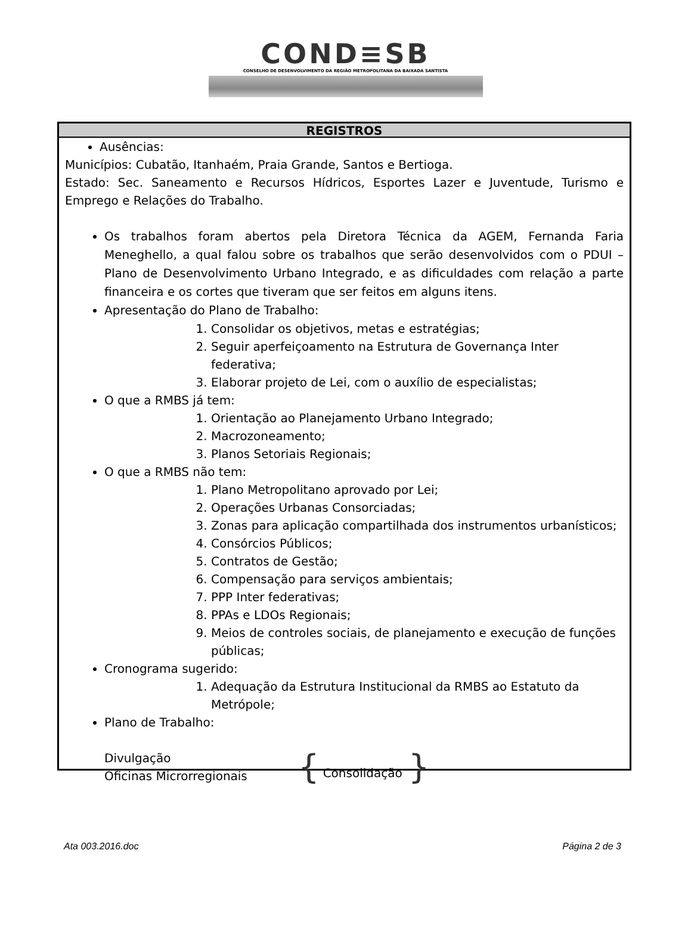COND≡SB
CONSELHO DE DESENVOLVIMENTO DA REGIÃO METROPOLITANA DA BAIXADA SANTISTA
REGISTROS
Ausências:
Municípios: Cubatão, Itanhaém, Praia Grande, Santos e Bertioga.
Estado: Sec. Saneamento e Recursos Hídricos, Esportes Lazer e Juventude, Turismo e Emprego e Relações do Trabalho.
Os trabalhos foram abertos pela Diretora Técnica da AGEM, Fernanda Faria Meneghello, a qual falou sobre os trabalhos que serão desenvolvidos com o PDUI – Plano de Desenvolvimento Urbano Integrado, e as dificuldades com relação a parte financeira e os cortes que tiveram que ser feitos em alguns itens.
Apresentação do Plano de Trabalho:
1. Consolidar os objetivos, metas e estratégias;
2. Seguir aperfeiçoamento na Estrutura de Governança Inter federativa;
3. Elaborar projeto de Lei, com o auxílio de especialistas;
O que a RMBS já tem:
1. Orientação ao Planejamento Urbano Integrado;
2. Macrozoneamento;
3. Planos Setoriais Regionais;
O que a RMBS não tem:
1. Plano Metropolitano aprovado por Lei;
2. Operações Urbanas Consorciadas;
3. Zonas para aplicação compartilhada dos instrumentos urbanísticos;
4. Consórcios Públicos;
5. Contratos de Gestão;
6. Compensação para serviços ambientais;
7. PPP Inter federativas;
8. PPAs e LDOs Regionais;
9. Meios de controles sociais, de planejamento e execução de funções públicas;
Cronograma sugerido:
1. Adequação da Estrutura Institucional da RMBS ao Estatuto da Metrópole;
Plano de Trabalho:
Divulgação
Oficinas Microrregionais
{
Consolidação
}
Ata 003.2016.doc Página 2 de 3